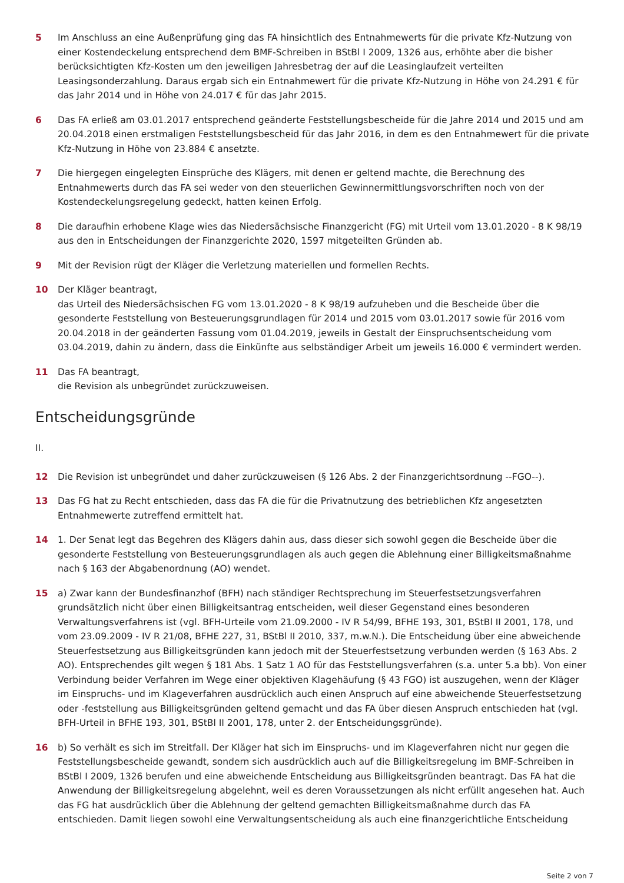5 Im Anschluss an eine Außenprüfung ging das FA hinsichtlich des Entnahmewerts für die private Kfz-Nutzung von einer Kostendeckelung entsprechend dem BMF-Schreiben in BStBl I 2009, 1326 aus, erhöhte aber die bisher berücksichtigten Kfz-Kosten um den jeweiligen Jahresbetrag der auf die Leasinglaufzeit verteilten Leasingsonderzahlung. Daraus ergab sich ein Entnahmewert für die private Kfz-Nutzung in Höhe von 24.291 € für das Jahr 2014 und in Höhe von 24.017 € für das Jahr 2015.
6 Das FA erließ am 03.01.2017 entsprechend geänderte Feststellungsbescheide für die Jahre 2014 und 2015 und am 20.04.2018 einen erstmaligen Feststellungsbescheid für das Jahr 2016, in dem es den Entnahmewert für die private Kfz-Nutzung in Höhe von 23.884 € ansetzte.
7 Die hiergegen eingelegten Einsprüche des Klägers, mit denen er geltend machte, die Berechnung des Entnahmewerts durch das FA sei weder von den steuerlichen Gewinnermittlungsvorschriften noch von der Kostendeckelungsregelung gedeckt, hatten keinen Erfolg.
8 Die daraufhin erhobene Klage wies das Niedersächsische Finanzgericht (FG) mit Urteil vom 13.01.2020 - 8 K 98/19 aus den in Entscheidungen der Finanzgerichte 2020, 1597 mitgeteilten Gründen ab.
9 Mit der Revision rügt der Kläger die Verletzung materiellen und formellen Rechts.
10 Der Kläger beantragt,
das Urteil des Niedersächsischen FG vom 13.01.2020 - 8 K 98/19 aufzuheben und die Bescheide über die gesonderte Feststellung von Besteuerungsgrundlagen für 2014 und 2015 vom 03.01.2017 sowie für 2016 vom 20.04.2018 in der geänderten Fassung vom 01.04.2019, jeweils in Gestalt der Einspruchsentscheidung vom 03.04.2019, dahin zu ändern, dass die Einkünfte aus selbständiger Arbeit um jeweils 16.000 € vermindert werden.
11 Das FA beantragt,
die Revision als unbegründet zurückzuweisen.
Entscheidungsgründe
II.
12 Die Revision ist unbegründet und daher zurückzuweisen (§ 126 Abs. 2 der Finanzgerichtsordnung --FGO--).
13 Das FG hat zu Recht entschieden, dass das FA die für die Privatnutzung des betrieblichen Kfz angesetzten Entnahmewerte zutreffend ermittelt hat.
14 1. Der Senat legt das Begehren des Klägers dahin aus, dass dieser sich sowohl gegen die Bescheide über die gesonderte Feststellung von Besteuerungsgrundlagen als auch gegen die Ablehnung einer Billigkeitsmaßnahme nach § 163 der Abgabenordnung (AO) wendet.
15 a) Zwar kann der Bundesfinanzhof (BFH) nach ständiger Rechtsprechung im Steuerfestsetzungsverfahren grundsätzlich nicht über einen Billigkeitsantrag entscheiden, weil dieser Gegenstand eines besonderen Verwaltungsverfahrens ist (vgl. BFH-Urteile vom 21.09.2000 - IV R 54/99, BFHE 193, 301, BStBl II 2001, 178, und vom 23.09.2009 - IV R 21/08, BFHE 227, 31, BStBl II 2010, 337, m.w.N.). Die Entscheidung über eine abweichende Steuerfestsetzung aus Billigkeitsgründen kann jedoch mit der Steuerfestsetzung verbunden werden (§ 163 Abs. 2 AO). Entsprechendes gilt wegen § 181 Abs. 1 Satz 1 AO für das Feststellungsverfahren (s.a. unter 5.a bb). Von einer Verbindung beider Verfahren im Wege einer objektiven Klagehäufung (§ 43 FGO) ist auszugehen, wenn der Kläger im Einspruchs- und im Klageverfahren ausdrücklich auch einen Anspruch auf eine abweichende Steuerfestsetzung oder -feststellung aus Billigkeitsgründen geltend gemacht und das FA über diesen Anspruch entschieden hat (vgl. BFH-Urteil in BFHE 193, 301, BStBl II 2001, 178, unter 2. der Entscheidungsgründe).
16 b) So verhält es sich im Streitfall. Der Kläger hat sich im Einspruchs- und im Klageverfahren nicht nur gegen die Feststellungsbescheide gewandt, sondern sich ausdrücklich auch auf die Billigkeitsregelung im BMF-Schreiben in BStBl I 2009, 1326 berufen und eine abweichende Entscheidung aus Billigkeitsgründen beantragt. Das FA hat die Anwendung der Billigkeitsregelung abgelehnt, weil es deren Voraussetzungen als nicht erfüllt angesehen hat. Auch das FG hat ausdrücklich über die Ablehnung der geltend gemachten Billigkeitsmaßnahme durch das FA entschieden. Damit liegen sowohl eine Verwaltungsentscheidung als auch eine finanzgerichtliche Entscheidung
Seite 2 von 7